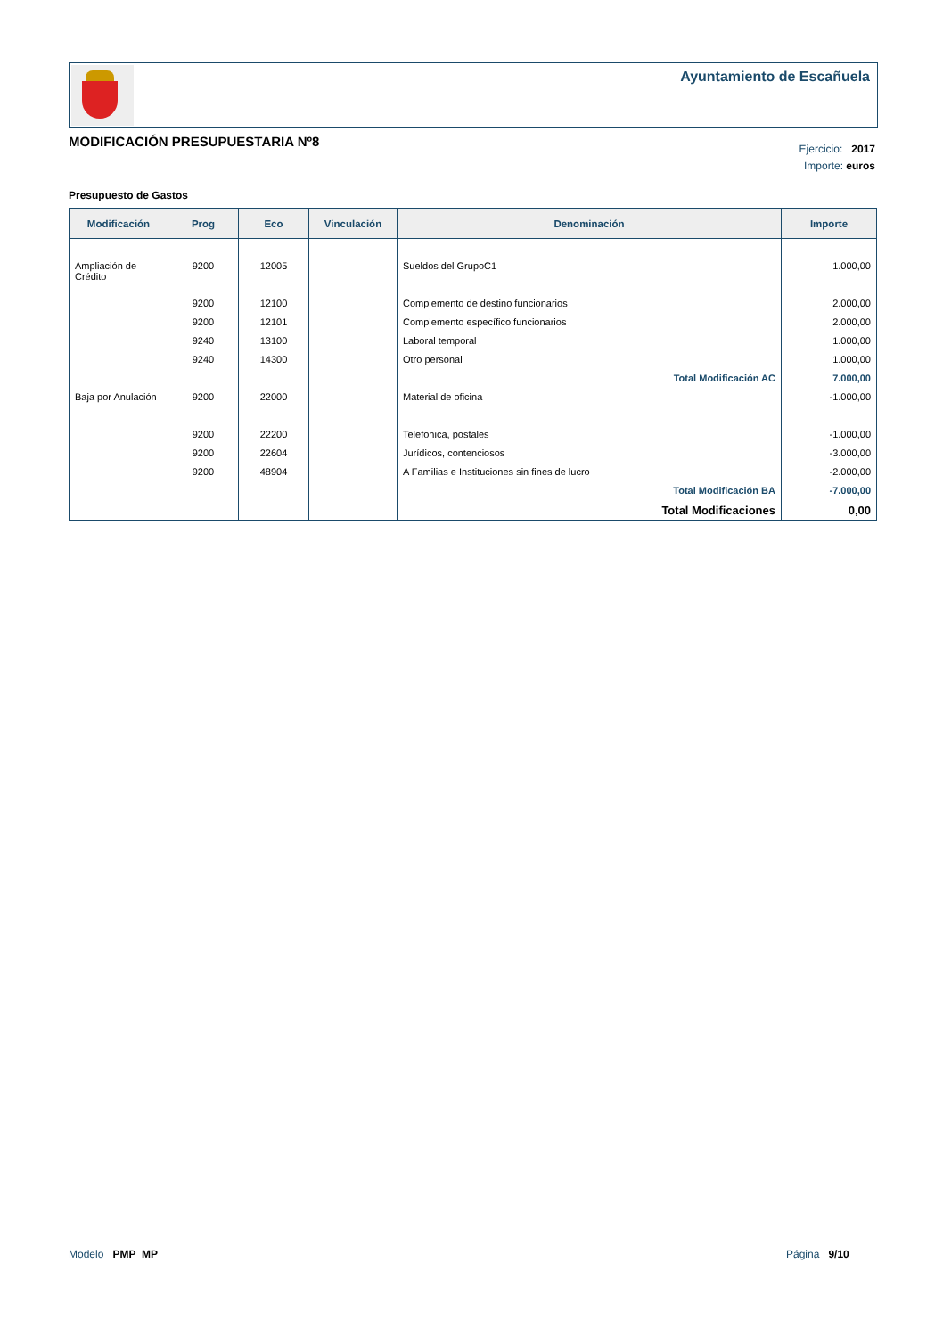Ayuntamiento de Escañuela
MODIFICACIÓN PRESUPUESTARIA Nº8
Ejercicio: 2017
Importe: euros
Presupuesto de Gastos
| Modificación | Prog | Eco | Vinculación | Denominación | Importe |
| --- | --- | --- | --- | --- | --- |
| Ampliación de Crédito | 9200 | 12005 | | Sueldos del GrupoC1 | 1.000,00 |
| | 9200 | 12100 | | Complemento de destino funcionarios | 2.000,00 |
| | 9200 | 12101 | | Complemento específico funcionarios | 2.000,00 |
| | 9240 | 13100 | | Laboral temporal | 1.000,00 |
| | 9240 | 14300 | | Otro personal | 1.000,00 |
| | | | | Total Modificación AC | 7.000,00 |
| Baja por Anulación | 9200 | 22000 | | Material de oficina | -1.000,00 |
| | 9200 | 22200 | | Telefonica, postales | -1.000,00 |
| | 9200 | 22604 | | Jurídicos, contenciosos | -3.000,00 |
| | 9200 | 48904 | | A Familias e Instituciones sin fines de lucro | -2.000,00 |
| | | | | Total Modificación BA | -7.000,00 |
| | | | | Total Modificaciones | 0,00 |
Modelo PMP_MP Página 9/10